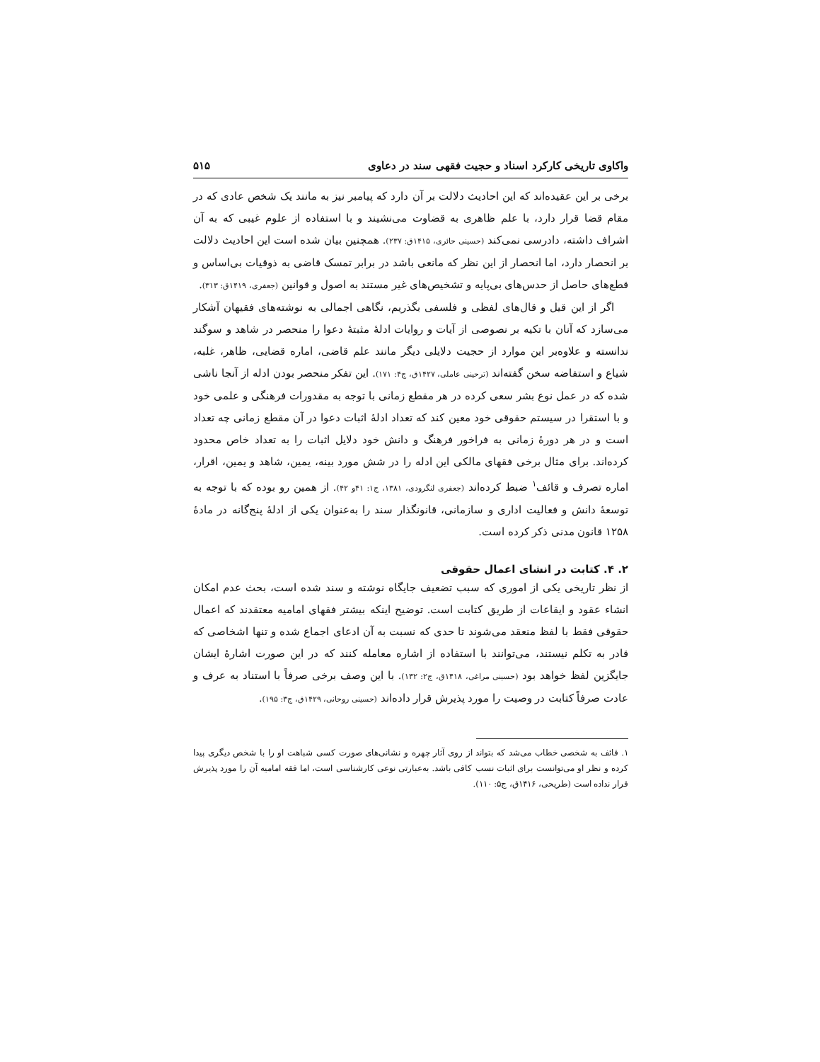واکاوی تاریخی کارکرد اسناد و حجیت فقهی سند در دعاوی ۵۱۵
برخی بر این عقیده‌اند که این احادیث دلالت بر آن دارد که پیامبر نیز به مانند یک شخص عادی که در مقام قضا قرار دارد، با علم ظاهری به قضاوت می‌نشیند و با استفاده از علوم غیبی که به آن اشراف داشته، دادرسی نمی‌کند (حسینی حائری، ۱۴۱۵ق: ۲۳۷). همچنین بیان شده است این احادیث دلالت بر انحصار دارد، اما انحصار از این نظر که مانعی باشد در برابر تمسک قاضی به ذوقیات بی‌اساس و قطع‌های حاصل از حدس‌های بی‌پایه و تشخیص‌های غیر مستند به اصول و قوانین (جعفری، ۱۴۱۹ق: ۳۱۳).
اگر از این قیل و قال‌های لفظی و فلسفی بگذریم، نگاهی اجمالی به نوشته‌های فقیهان آشکار می‌سازد که آنان با تکیه بر نصوصی از آیات و روایات ادلۀ مثبتۀ دعوا را منحصر در شاهد و سوگند ندانسته و علاوه‌بر این موارد از حجیت دلایلی دیگر مانند علم قاضی، اماره قضایی، ظاهر، غلبه، شیاع و استفاضه سخن گفته‌اند (ترحینی عاملی، ۱۴۲۷ق، ج۴: ۱۷۱). این تفکر منحصر بودن ادله از آنجا ناشی شده که در عمل نوع بشر سعی کرده در هر مقطع زمانی با توجه به مقدورات فرهنگی و علمی خود و با استقرا در سیستم حقوقی خود معین کند که تعداد ادلۀ اثبات دعوا در آن مقطع زمانی چه تعداد است و در هر دورۀ زمانی به فراخور فرهنگ و دانش خود دلایل اثبات را به تعداد خاص محدود کرده‌اند. برای مثال برخی فقهای مالکی این ادله را در شش مورد بینه، یمین، شاهد و یمین، اقرار، اماره تصرف و قائف<sup>۱</sup> ضبط کرده‌اند (جعفری لنگرودی، ۱۳۸۱، ج۱: ۴۱و ۴۲). از همین رو بوده که با توجه به توسعۀ دانش و فعالیت اداری و سازمانی، قانونگذار سند را به‌عنوان یکی از ادلۀ پنج‌گانه در مادۀ ۱۲۵۸ قانون مدنی ذکر کرده است.
۲. ۴. کتابت در انشای اعمال حقوقی
از نظر تاریخی یکی از اموری که سبب تضعیف جایگاه نوشته و سند شده است، بحث عدم امکان انشاء عقود و ایقاعات از طریق کتابت است. توضیح اینکه بیشتر فقهای امامیه معتقدند که اعمال حقوقی فقط با لفظ منعقد می‌شوند تا حدی که نسبت به آن ادعای اجماع شده و تنها اشخاصی که قادر به تکلم نیستند، می‌توانند با استفاده از اشاره معامله کنند که در این صورت اشارۀ ایشان جایگزین لفظ خواهد بود (حسینی مراغی، ۱۴۱۸ق، ج۲: ۱۳۲). با این وصف برخی صرفاً با استناد به عرف و عادت صرفاً کتابت در وصیت را مورد پذیرش قرار داده‌اند (حسینی روحانی، ۱۴۲۹ق، ج۳: ۱۹۵).
۱. قائف به شخصی خطاب می‌شد که بتواند از روی آثار چهره و نشانی‌های صورت کسی شباهت او را با شخص دیگری پیدا کرده و نظر او می‌توانست برای اثبات نسب کافی باشد. به‌عبارتی نوعی کارشناسی است، اما فقه امامیه آن را مورد پذیرش قرار نداده است (طریحی، ۱۴۱۶ق، ج۵: ۱۱۰).